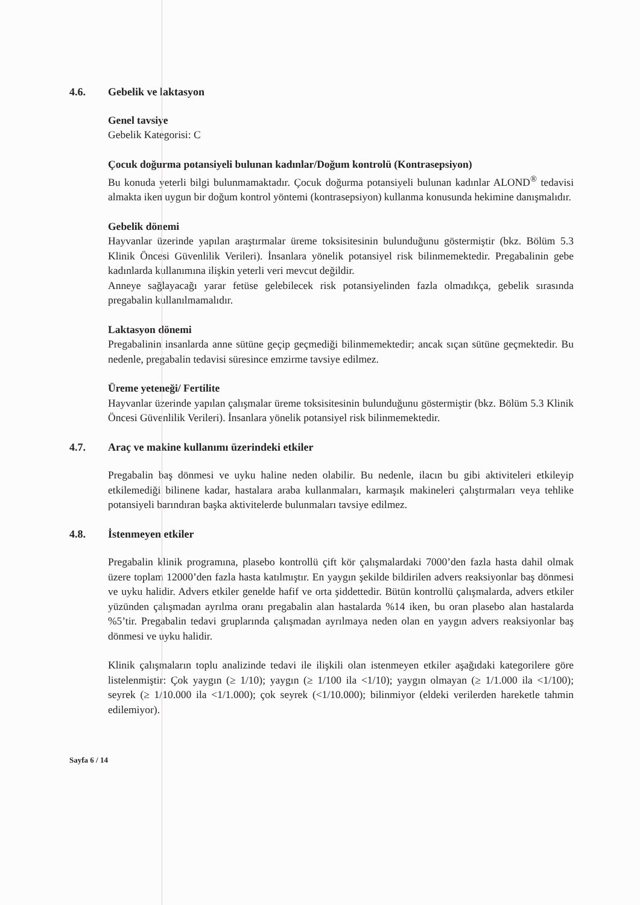4.6. Gebelik ve laktasyon
Genel tavsiye
Gebelik Kategorisi: C
Çocuk doğurma potansiyeli bulunan kadınlar/Doğum kontrolü (Kontrasepsiyon)
Bu konuda yeterli bilgi bulunmamaktadır. Çocuk doğurma potansiyeli bulunan kadınlar ALOND<sup>®</sup> tedavisi almakta iken uygun bir doğum kontrol yöntemi (kontrasepsiyon) kullanma konusunda hekimine danışmalıdır.
Gebelik dönemi
Hayvanlar üzerinde yapılan araştırmalar üreme toksisitesinin bulunduğunu göstermiştir (bkz. Bölüm 5.3 Klinik Öncesi Güvenlilik Verileri). İnsanlara yönelik potansiyel risk bilinmemektedir. Pregabalinin gebe kadınlarda kullanımına ilişkin yeterli veri mevcut değildir.
Anneye sağlayacağı yarar fetüse gelebilecek risk potansiyelinden fazla olmadıkça, gebelik sırasında pregabalin kullanılmamalıdır.
Laktasyon dönemi
Pregabalinin insanlarda anne sütüne geçip geçmediği bilinmemektedir; ancak sıçan sütüne geçmektedir. Bu nedenle, pregabalin tedavisi süresince emzirme tavsiye edilmez.
Üreme yeteneği/ Fertilite
Hayvanlar üzerinde yapılan çalışmalar üreme toksisitesinin bulunduğunu göstermiştir (bkz. Bölüm 5.3 Klinik Öncesi Güvenlilik Verileri). İnsanlara yönelik potansiyel risk bilinmemektedir.
4.7. Araç ve makine kullanımı üzerindeki etkiler
Pregabalin baş dönmesi ve uyku haline neden olabilir. Bu nedenle, ilacın bu gibi aktiviteleri etkileyip etkilemediği bilinene kadar, hastalara araba kullanmaları, karmaşık makineleri çalıştırmaları veya tehlike potansiyeli barındıran başka aktivitelerde bulunmaları tavsiye edilmez.
4.8. İstenmeyen etkiler
Pregabalin klinik programına, plasebo kontrollü çift kör çalışmalardaki 7000’den fazla hasta dahil olmak üzere toplam 12000’den fazla hasta katılmıştır. En yaygın şekilde bildirilen advers reaksiyonlar baş dönmesi ve uyku halidir. Advers etkiler genelde hafif ve orta şiddettedir. Bütün kontrollü çalışmalarda, advers etkiler yüzünden çalışmadan ayrılma oranı pregabalin alan hastalarda %14 iken, bu oran plasebo alan hastalarda %5’tir. Pregabalin tedavi gruplarında çalışmadan ayrılmaya neden olan en yaygın advers reaksiyonlar baş dönmesi ve uyku halidir.
Klinik çalışmaların toplu analizinde tedavi ile ilişkili olan istenmeyen etkiler aşağıdaki kategorilere göre listelenmiştir: Çok yaygın (≥ 1/10); yaygın (≥ 1/100 ila <1/10); yaygın olmayan (≥ 1/1.000 ila <1/100); seyrek (≥ 1/10.000 ila <1/1.000); çok seyrek (<1/10.000); bilinmiyor (eldeki verilerden hareketle tahmin edilemiyor).
Sayfa 6 / 14